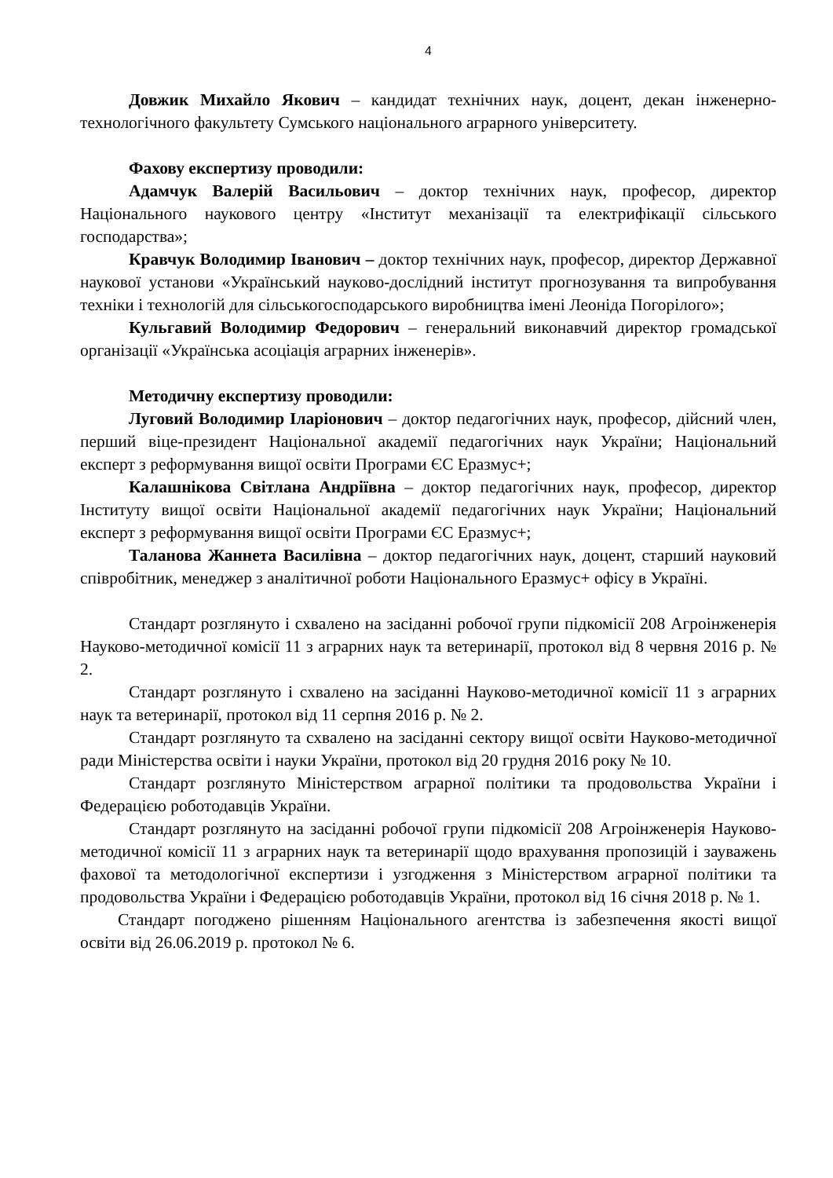4
Довжик Михайло Якович – кандидат технічних наук, доцент, декан інженерно-технологічного факультету Сумського національного аграрного університету.
Фахову експертизу проводили:
Адамчук Валерій Васильович – доктор технічних наук, професор, директор Національного наукового центру «Інститут механізації та електрифікації сільського господарства»;
Кравчук Володимир Іванович – доктор технічних наук, професор, директор Державної наукової установи «Український науково-дослідний інститут прогнозування та випробування техніки і технологій для сільськогосподарського виробництва імені Леоніда Погорілого»;
Кульгавий Володимир Федорович – генеральний виконавчий директор громадської організації «Українська асоціація аграрних інженерів».
Методичну експертизу проводили:
Луговий Володимир Іларіонович – доктор педагогічних наук, професор, дійсний член, перший віце-президент Національної академії педагогічних наук України; Національний експерт з реформування вищої освіти Програми ЄС Еразмус+;
Калашнікова Світлана Андріївна – доктор педагогічних наук, професор, директор Інституту вищої освіти Національної академії педагогічних наук України; Національний експерт з реформування вищої освіти Програми ЄС Еразмус+;
Таланова Жаннета Василівна – доктор педагогічних наук, доцент, старший науковий співробітник, менеджер з аналітичної роботи Національного Еразмус+ офісу в Україні.
Стандарт розглянуто і схвалено на засіданні робочої групи підкомісії 208 Агроінженерія Науково-методичної комісії 11 з аграрних наук та ветеринарії, протокол від 8 червня 2016 р. № 2.
Стандарт розглянуто і схвалено на засіданні Науково-методичної комісії 11 з аграрних наук та ветеринарії, протокол від 11 серпня 2016 р. № 2.
Стандарт розглянуто та схвалено на засіданні сектору вищої освіти Науково-методичної ради Міністерства освіти і науки України, протокол від 20 грудня 2016 року № 10.
Стандарт розглянуто Міністерством аграрної політики та продовольства України і Федерацією роботодавців України.
Стандарт розглянуто на засіданні робочої групи підкомісії 208 Агроінженерія Науково-методичної комісії 11 з аграрних наук та ветеринарії щодо врахування пропозицій і зауважень фахової та методологічної експертизи і узгодження з Міністерством аграрної політики та продовольства України і Федерацією роботодавців України, протокол від 16 січня 2018 р. № 1.
Стандарт погоджено рішенням Національного агентства із забезпечення якості вищої освіти від 26.06.2019 р. протокол № 6.